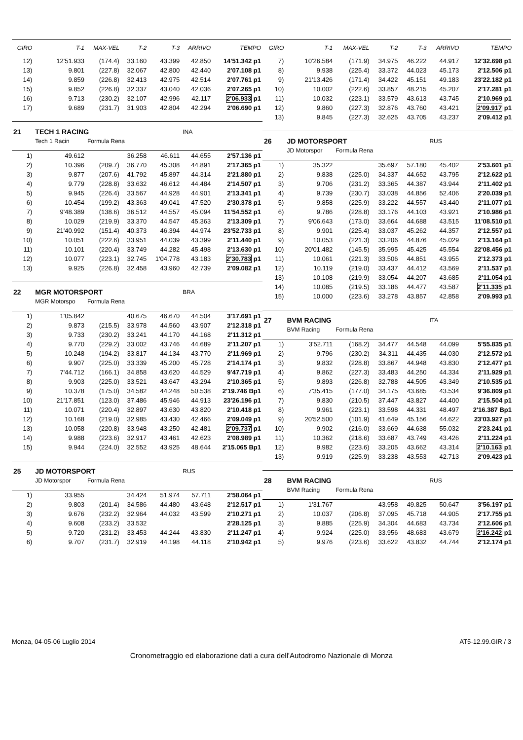| GIRO | T-1 | MAX-VEL | T-2 | T-3 | ARRIVO | TEMPO |
| --- | --- | --- | --- | --- | --- | --- |
| 12) | 12'51.933 | (174.4) | 33.160 | 43.399 | 42.850 | 14'51.342 p1 |
| 13) | 9.801 | (227.8) | 32.067 | 42.800 | 42.440 | 2'07.108 p1 |
| 14) | 9.859 | (226.8) | 32.413 | 42.975 | 42.514 | 2'07.761 p1 |
| 15) | 9.852 | (226.8) | 32.337 | 43.040 | 42.036 | 2'07.265 p1 |
| 16) | 9.713 | (230.2) | 32.107 | 42.996 | 42.117 | 2'06.933 p1 |
| 17) | 9.689 | (231.7) | 31.903 | 42.804 | 42.294 | 2'06.690 p1 |
| 21 | TECH 1 RACING | | | | INA | |
| | Tech 1 Racin | Formula Rena | | | | |
| 1) | 49.612 | | 36.258 | 46.611 | 44.655 | 2'57.136 p1 |
| 2) | 10.396 | (209.7) | 36.770 | 45.308 | 44.891 | 2'17.365 p1 |
| 3) | 9.877 | (207.6) | 41.792 | 45.897 | 44.314 | 2'21.880 p1 |
| 4) | 9.779 | (228.8) | 33.632 | 46.612 | 44.484 | 2'14.507 p1 |
| 5) | 9.945 | (226.4) | 33.567 | 44.928 | 44.901 | 2'13.341 p1 |
| 6) | 10.454 | (199.2) | 43.363 | 49.041 | 47.520 | 2'30.378 p1 |
| 7) | 9'48.389 | (138.6) | 36.512 | 44.557 | 45.094 | 11'54.552 p1 |
| 8) | 10.029 | (219.9) | 33.370 | 44.547 | 45.363 | 2'13.309 p1 |
| 9) | 21'40.992 | (151.4) | 40.373 | 46.394 | 44.974 | 23'52.733 p1 |
| 10) | 10.051 | (222.6) | 33.951 | 44.039 | 43.399 | 2'11.440 p1 |
| 11) | 10.101 | (220.4) | 33.749 | 44.282 | 45.498 | 2'13.630 p1 |
| 12) | 10.077 | (223.1) | 32.745 | 1'04.778 | 43.183 | 2'30.783 p1 |
| 13) | 9.925 | (226.8) | 32.458 | 43.960 | 42.739 | 2'09.082 p1 |
| 22 | MGR MOTORSPORT | | | | BRA | |
| | MGR Motorspo | Formula Rena | | | | |
| 1) | 1'05.842 | | 40.675 | 46.670 | 44.504 | 3'17.691 p1 |
| 2) | 9.873 | (215.5) | 33.978 | 44.560 | 43.907 | 2'12.318 p1 |
| 3) | 9.733 | (230.2) | 33.241 | 44.170 | 44.168 | 2'11.312 p1 |
| 4) | 9.770 | (229.2) | 33.002 | 43.746 | 44.689 | 2'11.207 p1 |
| 5) | 10.248 | (194.2) | 33.817 | 44.134 | 43.770 | 2'11.969 p1 |
| 6) | 9.907 | (225.0) | 33.339 | 45.200 | 45.728 | 2'14.174 p1 |
| 7) | 7'44.712 | (166.1) | 34.858 | 43.620 | 44.529 | 9'47.719 p1 |
| 8) | 9.903 | (225.0) | 33.521 | 43.647 | 43.294 | 2'10.365 p1 |
| 9) | 10.378 | (175.0) | 34.582 | 44.248 | 50.538 | 2'19.746 Bp1 |
| 10) | 21'17.851 | (123.0) | 37.486 | 45.946 | 44.913 | 23'26.196 p1 |
| 11) | 10.071 | (220.4) | 32.897 | 43.630 | 43.820 | 2'10.418 p1 |
| 12) | 10.168 | (219.0) | 32.985 | 43.430 | 42.466 | 2'09.049 p1 |
| 13) | 10.058 | (220.8) | 33.948 | 43.250 | 42.481 | 2'09.737 p1 |
| 14) | 9.988 | (223.6) | 32.917 | 43.461 | 42.623 | 2'08.989 p1 |
| 15) | 9.944 | (224.0) | 32.552 | 43.925 | 48.644 | 2'15.065 Bp1 |
| 25 | JD MOTORSPORT | | | | RUS | |
| | JD Motorspor | Formula Rena | | | | |
| 1) | 33.955 | | 34.424 | 51.974 | 57.711 | 2'58.064 p1 |
| 2) | 9.803 | (201.4) | 34.586 | 44.480 | 43.648 | 2'12.517 p1 |
| 3) | 9.676 | (232.2) | 32.964 | 44.032 | 43.599 | 2'10.271 p1 |
| 4) | 9.608 | (233.2) | 33.532 | | | 2'28.125 p1 |
| 5) | 9.720 | (231.2) | 33.453 | 44.244 | 43.830 | 2'11.247 p1 |
| 6) | 9.707 | (231.7) | 32.919 | 44.198 | 44.118 | 2'10.942 p1 |
| GIRO | T-1 | MAX-VEL | T-2 | T-3 | ARRIVO | TEMPO |
| --- | --- | --- | --- | --- | --- | --- |
| 7) | 10'26.584 | (171.9) | 34.975 | 46.222 | 44.917 | 12'32.698 p1 |
| 8) | 9.938 | (225.4) | 33.372 | 44.023 | 45.173 | 2'12.506 p1 |
| 9) | 21'13.426 | (171.4) | 34.422 | 45.151 | 49.183 | 23'22.182 p1 |
| 10) | 10.002 | (222.6) | 33.857 | 48.215 | 45.207 | 2'17.281 p1 |
| 11) | 10.032 | (223.1) | 33.579 | 43.613 | 43.745 | 2'10.969 p1 |
| 12) | 9.860 | (227.3) | 32.876 | 43.760 | 43.421 | 2'09.917 p1 |
| 13) | 9.845 | (227.3) | 32.625 | 43.705 | 43.237 | 2'09.412 p1 |
| 26 | JD MOTORSPORT | | | | RUS | |
| | JD Motorspor | Formula Rena | | | | |
| 1) | 35.322 | | 35.697 | 57.180 | 45.402 | 2'53.601 p1 |
| 2) | 9.838 | (225.0) | 34.337 | 44.652 | 43.795 | 2'12.622 p1 |
| 3) | 9.706 | (231.2) | 33.365 | 44.387 | 43.944 | 2'11.402 p1 |
| 4) | 9.739 | (230.7) | 33.038 | 44.856 | 52.406 | 2'20.039 p1 |
| 5) | 9.858 | (225.9) | 33.222 | 44.557 | 43.440 | 2'11.077 p1 |
| 6) | 9.786 | (228.8) | 33.176 | 44.103 | 43.921 | 2'10.986 p1 |
| 7) | 9'06.643 | (173.0) | 33.664 | 44.688 | 43.515 | 11'08.510 p1 |
| 8) | 9.901 | (225.4) | 33.037 | 45.262 | 44.357 | 2'12.557 p1 |
| 9) | 10.053 | (221.3) | 33.206 | 44.876 | 45.029 | 2'13.164 p1 |
| 10) | 20'01.482 | (145.5) | 35.995 | 45.425 | 45.554 | 22'08.456 p1 |
| 11) | 10.061 | (221.3) | 33.506 | 44.851 | 43.955 | 2'12.373 p1 |
| 12) | 10.119 | (219.0) | 33.437 | 44.412 | 43.569 | 2'11.537 p1 |
| 13) | 10.108 | (219.9) | 33.054 | 44.207 | 43.685 | 2'11.054 p1 |
| 14) | 10.085 | (219.5) | 33.186 | 44.477 | 43.587 | 2'11.335 p1 |
| 15) | 10.000 | (223.6) | 33.278 | 43.857 | 42.858 | 2'09.993 p1 |
| 27 | BVM RACING | | | | ITA | |
| | BVM Racing | Formula Rena | | | | |
| 1) | 3'52.711 | (168.2) | 34.477 | 44.548 | 44.099 | 5'55.835 p1 |
| 2) | 9.796 | (230.2) | 34.311 | 44.435 | 44.030 | 2'12.572 p1 |
| 3) | 9.832 | (228.8) | 33.867 | 44.948 | 43.830 | 2'12.477 p1 |
| 4) | 9.862 | (227.3) | 33.483 | 44.250 | 44.334 | 2'11.929 p1 |
| 5) | 9.893 | (226.8) | 32.788 | 44.505 | 43.349 | 2'10.535 p1 |
| 6) | 7'35.415 | (177.0) | 34.175 | 43.685 | 43.534 | 9'36.809 p1 |
| 7) | 9.830 | (210.5) | 37.447 | 43.827 | 44.400 | 2'15.504 p1 |
| 8) | 9.961 | (223.1) | 33.598 | 44.331 | 48.497 | 2'16.387 Bp1 |
| 9) | 20'52.500 | (101.9) | 41.649 | 45.156 | 44.622 | 23'03.927 p1 |
| 10) | 9.902 | (216.0) | 33.669 | 44.638 | 55.032 | 2'23.241 p1 |
| 11) | 10.362 | (218.6) | 33.687 | 43.749 | 43.426 | 2'11.224 p1 |
| 12) | 9.982 | (223.6) | 33.205 | 43.662 | 43.314 | 2'10.163 p1 |
| 13) | 9.919 | (225.9) | 33.238 | 43.553 | 42.713 | 2'09.423 p1 |
| 28 | BVM RACING | | | | RUS | |
| | BVM Racing | Formula Rena | | | | |
| 1) | 1'31.767 | | 43.958 | 49.825 | 50.647 | 3'56.197 p1 |
| 2) | 10.037 | (206.8) | 37.095 | 45.718 | 44.905 | 2'17.755 p1 |
| 3) | 9.885 | (225.9) | 34.304 | 44.683 | 43.734 | 2'12.606 p1 |
| 4) | 9.924 | (225.0) | 33.956 | 48.683 | 43.679 | 2'16.242 p1 |
| 5) | 9.976 | (223.6) | 33.622 | 43.832 | 44.744 | 2'12.174 p1 |
Monza, 04-05-06 Luglio 2014 AT5-12.99.GIR / 3
Cronometraggio ed elaborazione dati a cura dell'Autodromo Nazionale di Monza